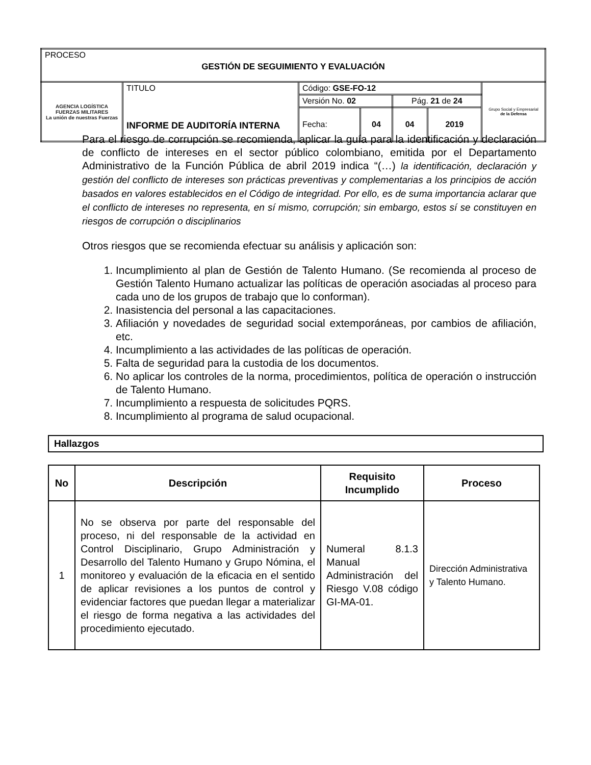| PROCESO GESTIÓN DE SEGUIMIENTO Y EVALUACIÓN | | | | | | |
| AGENCIA LOGÍSTICA FUERZAS MILITARES La unión de nuestras Fuerzas | TITULO INFORME DE AUDITORÍA INTERNA | Código: GSE-FO-12 | | | | Grupo Social y Empresarial de la Defensa |
| | | Versión No. 02 | | Pág. 21 de 24 | | |
| | | Fecha: | 04 | 04 | 2019 | |
Para el riesgo de corrupción se recomienda, aplicar la guía para la identificación y declaración de conflicto de intereses en el sector público colombiano, emitida por el Departamento Administrativo de la Función Pública de abril 2019 indica “(…) la identificación, declaración y gestión del conflicto de intereses son prácticas preventivas y complementarias a los principios de acción basados en valores establecidos en el Código de integridad. Por ello, es de suma importancia aclarar que el conflicto de intereses no representa, en sí mismo, corrupción; sin embargo, estos sí se constituyen en riesgos de corrupción o disciplinarios
Otros riesgos que se recomienda efectuar su análisis y aplicación son:
1. Incumplimiento al plan de Gestión de Talento Humano. (Se recomienda al proceso de Gestión Talento Humano actualizar las políticas de operación asociadas al proceso para cada uno de los grupos de trabajo que lo conforman).
2. Inasistencia del personal a las capacitaciones.
3. Afiliación y novedades de seguridad social extemporáneas, por cambios de afiliación, etc.
4. Incumplimiento a las actividades de las políticas de operación.
5. Falta de seguridad para la custodia de los documentos.
6. No aplicar los controles de la norma, procedimientos, política de operación o instrucción de Talento Humano.
7. Incumplimiento a respuesta de solicitudes PQRS.
8. Incumplimiento al programa de salud ocupacional.
Hallazgos
| No | Descripción | Requisito Incumplido | Proceso |
| --- | --- | --- | --- |
| 1 | No se observa por parte del responsable del proceso, ni del responsable de la actividad en Control Disciplinario, Grupo Administración y Desarrollo del Talento Humano y Grupo Nómina, el monitoreo y evaluación de la eficacia en el sentido de aplicar revisiones a los puntos de control y evidenciar factores que puedan llegar a materializar el riesgo de forma negativa a las actividades del procedimiento ejecutado. | Numeral 8.1.3 Manual Administración del Riesgo V.08 código GI-MA-01. | Dirección Administrativa y Talento Humano. |